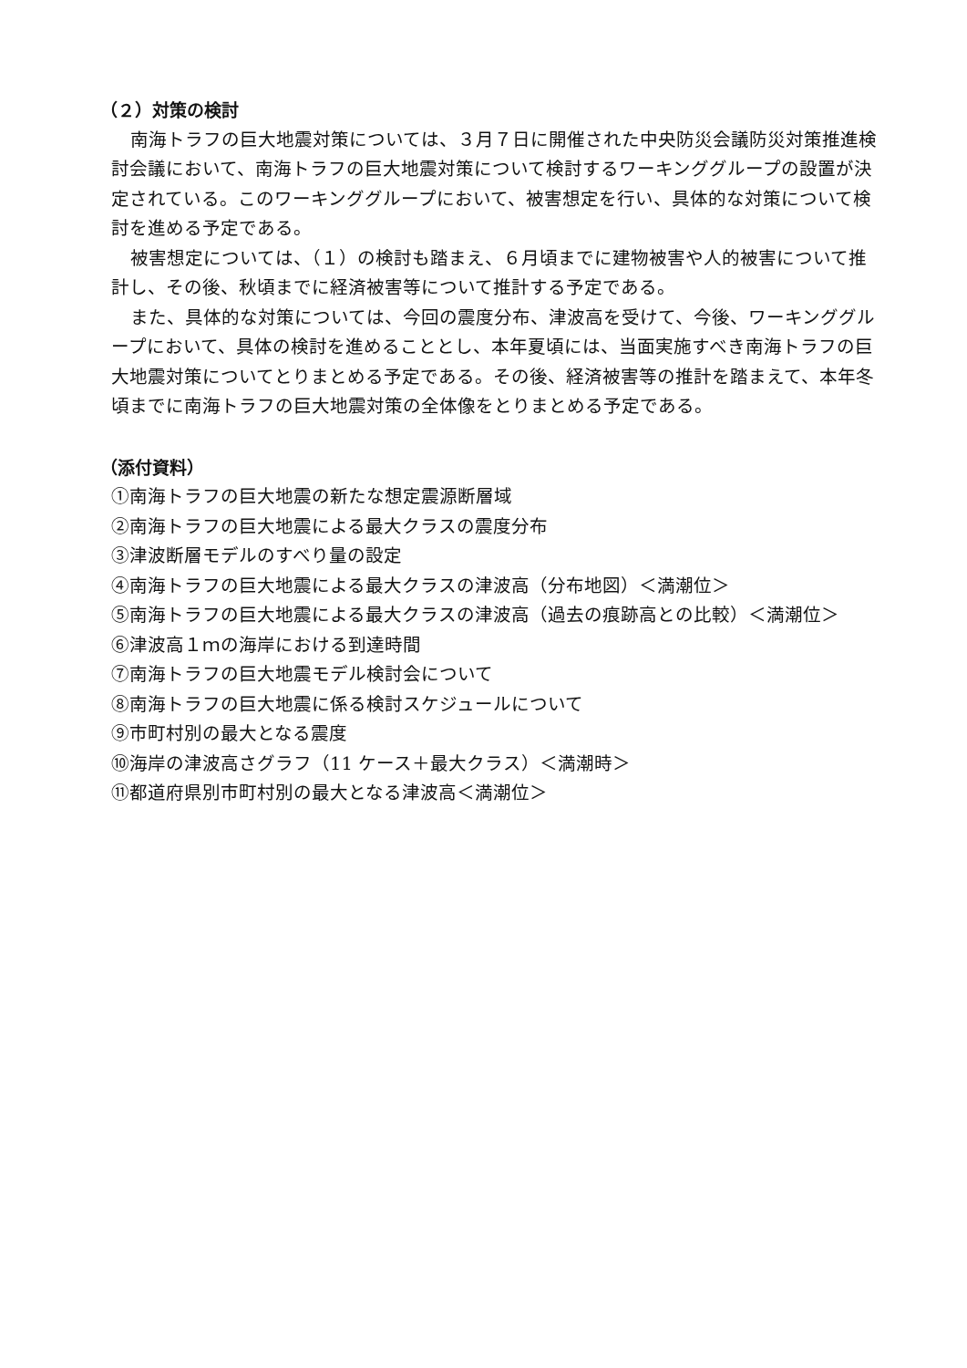（２）対策の検討
南海トラフの巨大地震対策については、３月７日に開催された中央防災会議防災対策推進検討会議において、南海トラフの巨大地震対策について検討するワーキンググループの設置が決定されている。このワーキンググループにおいて、被害想定を行い、具体的な対策について検討を進める予定である。
被害想定については、（１）の検討も踏まえ、６月頃までに建物被害や人的被害について推計し、その後、秋頃までに経済被害等について推計する予定である。
また、具体的な対策については、今回の震度分布、津波高を受けて、今後、ワーキンググループにおいて、具体の検討を進めることとし、本年夏頃には、当面実施すべき南海トラフの巨大地震対策についてとりまとめる予定である。その後、経済被害等の推計を踏まえて、本年冬頃までに南海トラフの巨大地震対策の全体像をとりまとめる予定である。
（添付資料）
①南海トラフの巨大地震の新たな想定震源断層域
②南海トラフの巨大地震による最大クラスの震度分布
③津波断層モデルのすべり量の設定
④南海トラフの巨大地震による最大クラスの津波高（分布地図）＜満潮位＞
⑤南海トラフの巨大地震による最大クラスの津波高（過去の痕跡高との比較）＜満潮位＞
⑥津波高１ｍの海岸における到達時間
⑦南海トラフの巨大地震モデル検討会について
⑧南海トラフの巨大地震に係る検討スケジュールについて
⑨市町村別の最大となる震度
⑩海岸の津波高さグラフ（11 ケース＋最大クラス）＜満潮時＞
⑪都道府県別市町村別の最大となる津波高＜満潮位＞